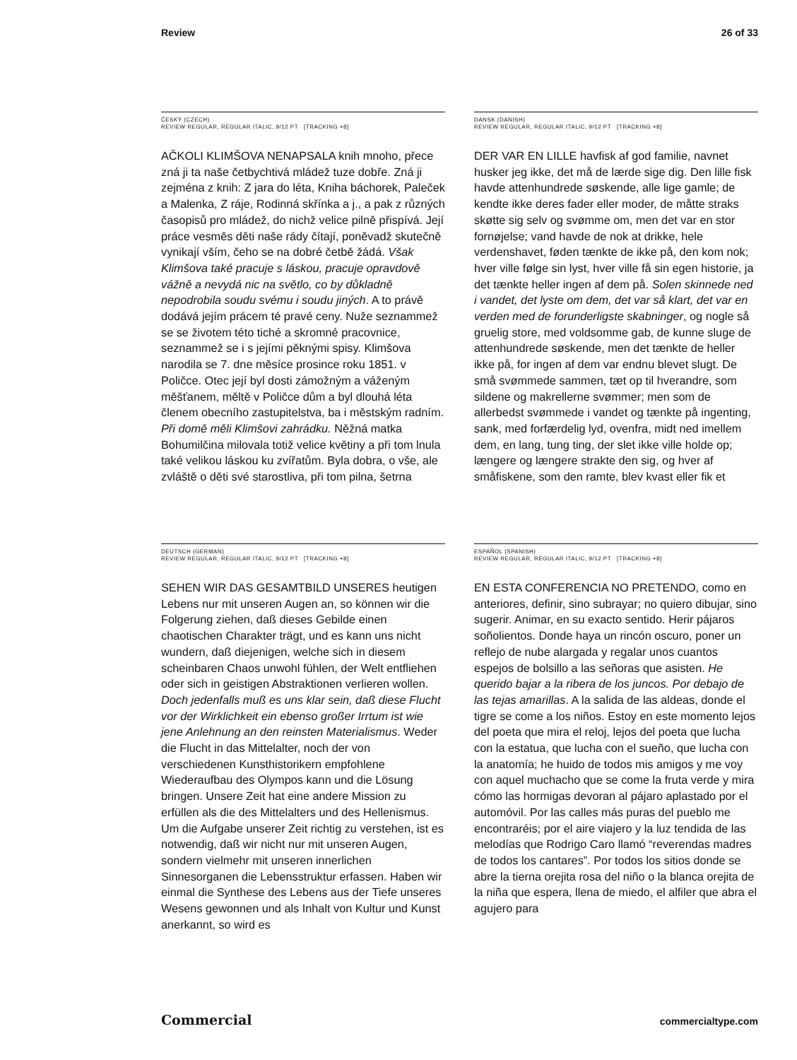Review 26 of 33
ČESKÝ (CZECH)
REVIEW REGULAR, REGULAR ITALIC, 9/12 PT [TRACKING +8]
AČKOLI KLIMŠOVA NENAPSALA knih mnoho, přece zná ji ta naše četbychtivá mládež tuze dobře. Zná ji zejména z knih: Z jara do léta, Kniha báchorek, Paleček a Malenka, Z ráje, Rodinná skřínka a j., a pak z různých časopisů pro mládež, do nichž velice pilně přispívá. Její práce vesměs děti naše rády čítají, poněvadž skutečně vynikají vším, čeho se na dobré četbě žádá. Však Klimšova také pracuje s láskou, pracuje opravdově vážně a nevydá nic na světlo, co by důkladně nepodrobila soudu svému i soudu jiných. A to právě dodává jejím prácem té pravé ceny. Nuže seznammež se se životem této tiché a skromné pracovnice, seznammež se i s jejími pěknými spisy. Klimšova narodila se 7. dne měsíce prosince roku 1851. v Poličce. Otec její byl dosti zámožným a váženým měšťanem, měltě v Poličce dům a byl dlouhá léta členem obecního zastupitelstva, ba i městským radním. Při domě měli Klimšovi zahrádku. Něžná matka Bohumilčina milovala totiž velice květiny a při tom lnula také velikou láskou ku zvířatům. Byla dobra, o vše, ale zvláště o děti své starostliva, při tom pilna, šetrna
DANSK (DANISH)
REVIEW REGULAR, REGULAR ITALIC, 9/12 PT [TRACKING +8]
DER VAR EN LILLE havfisk af god familie, navnet husker jeg ikke, det må de lærde sige dig. Den lille fisk havde attenhundrede søskende, alle lige gamle; de kendte ikke deres fader eller moder, de måtte straks skøtte sig selv og svømme om, men det var en stor fornøjelse; vand havde de nok at drikke, hele verdenshavet, føden tænkte de ikke på, den kom nok; hver ville følge sin lyst, hver ville få sin egen historie, ja det tænkte heller ingen af dem på. Solen skinnede ned i vandet, det lyste om dem, det var så klart, det var en verden med de forunderligste skabninger, og nogle så gruelig store, med voldsomme gab, de kunne sluge de attenhundrede søskende, men det tænkte de heller ikke på, for ingen af dem var endnu blevet slugt. De små svømmede sammen, tæt op til hverandre, som sildene og makrellerne svømmer; men som de allerbedst svømmede i vandet og tænkte på ingenting, sank, med forfærdelig lyd, ovenfra, midt ned imellem dem, en lang, tung ting, der slet ikke ville holde op; længere og længere strakte den sig, og hver af småfiskene, som den ramte, blev kvast eller fik et
DEUTSCH (GERMAN)
REVIEW REGULAR, REGULAR ITALIC, 9/12 PT [TRACKING +8]
SEHEN WIR DAS GESAMTBILD UNSERES heutigen Lebens nur mit unseren Augen an, so können wir die Folgerung ziehen, daß dieses Gebilde einen chaotischen Charakter trägt, und es kann uns nicht wundern, daß diejenigen, welche sich in diesem scheinbaren Chaos unwohl fühlen, der Welt entfliehen oder sich in geistigen Abstraktionen verlieren wollen. Doch jedenfalls muß es uns klar sein, daß diese Flucht vor der Wirklichkeit ein ebenso großer Irrtum ist wie jene Anlehnung an den reinsten Materialismus. Weder die Flucht in das Mittelalter, noch der von verschiedenen Kunsthistorikern empfohlene Wiederaufbau des Olympos kann und die Lösung bringen. Unsere Zeit hat eine andere Mission zu erfüllen als die des Mittelalters und des Hellenismus. Um die Aufgabe unserer Zeit richtig zu verstehen, ist es notwendig, daß wir nicht nur mit unseren Augen, sondern vielmehr mit unseren innerlichen Sinnesorganen die Lebensstruktur erfassen. Haben wir einmal die Synthese des Lebens aus der Tiefe unseres Wesens gewonnen und als Inhalt von Kultur und Kunst anerkannt, so wird es
ESPAÑOL (SPANISH)
REVIEW REGULAR, REGULAR ITALIC, 9/12 PT [TRACKING +8]
EN ESTA CONFERENCIA NO PRETENDO, como en anteriores, definir, sino subrayar; no quiero dibujar, sino sugerir. Animar, en su exacto sentido. Herir pájaros soñolientos. Donde haya un rincón oscuro, poner un reflejo de nube alargada y regalar unos cuantos espejos de bolsillo a las señoras que asisten. He querido bajar a la ribera de los juncos. Por debajo de las tejas amarillas. A la salida de las aldeas, donde el tigre se come a los niños. Estoy en este momento lejos del poeta que mira el reloj, lejos del poeta que lucha con la estatua, que lucha con el sueño, que lucha con la anatomía; he huido de todos mis amigos y me voy con aquel muchacho que se come la fruta verde y mira cómo las hormigas devoran al pájaro aplastado por el automóvil. Por las calles más puras del pueblo me encontraréis; por el aire viajero y la luz tendida de las melodías que Rodrigo Caro llamó “reverendas madres de todos los cantares”. Por todos los sitios donde se abre la tierna orejita rosa del niño o la blanca orejita de la niña que espera, llena de miedo, el alfiler que abra el agujero para
Commercial commercialtype.com